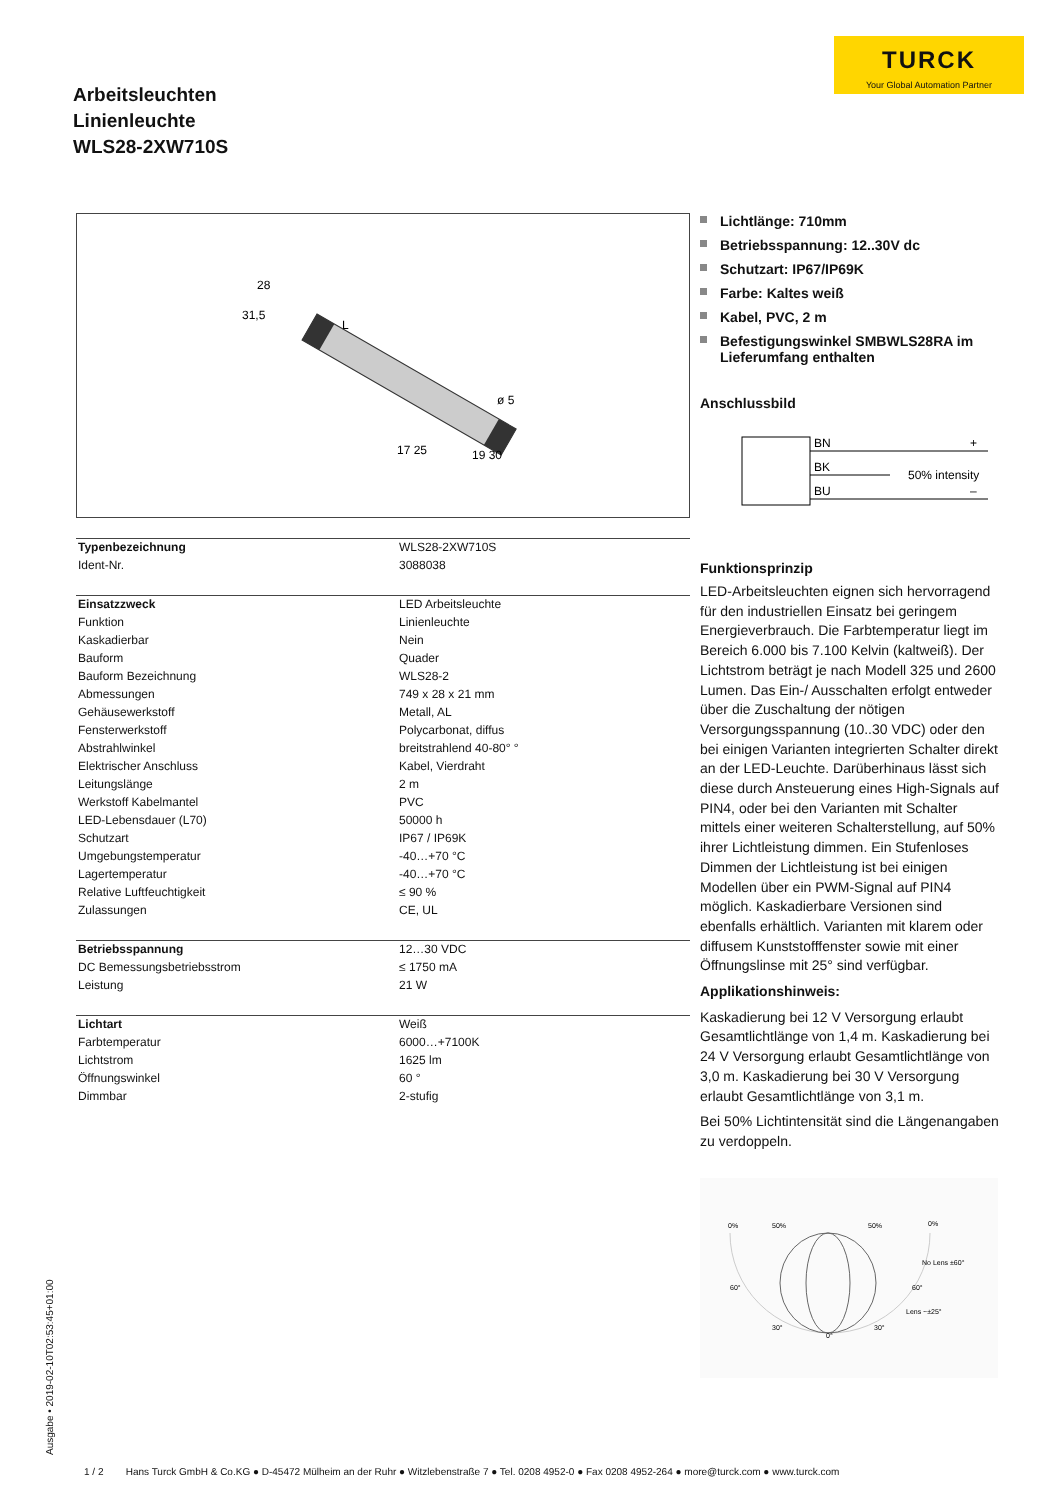TURCK
Your Global Automation Partner
Arbeitsleuchten
Linienleuchte
WLS28-2XW710S
28
31,5
L
ø 5
17 25
19 30
| Typenbezeichnung | WLS28-2XW710S |
| Ident-Nr. | 3088038 |
| Einsatzzweck | LED Arbeitsleuchte |
| Funktion | Linienleuchte |
| Kaskadierbar | Nein |
| Bauform | Quader |
| Bauform Bezeichnung | WLS28-2 |
| Abmessungen | 749 x 28 x 21 mm |
| Gehäusewerkstoff | Metall, AL |
| Fensterwerkstoff | Polycarbonat, diffus |
| Abstrahlwinkel | breitstrahlend 40-80° ° |
| Elektrischer Anschluss | Kabel, Vierdraht |
| Leitungslänge | 2 m |
| Werkstoff Kabelmantel | PVC |
| LED-Lebensdauer (L70) | 50000 h |
| Schutzart | IP67 / IP69K |
| Umgebungstemperatur | -40…+70 °C |
| Lagertemperatur | -40…+70 °C |
| Relative Luftfeuchtigkeit | ≤ 90 % |
| Zulassungen | CE, UL |
| Betriebsspannung | 12…30 VDC |
| DC Bemessungsbetriebsstrom | ≤ 1750 mA |
| Leistung | 21 W |
| Lichtart | Weiß |
| Farbtemperatur | 6000…+7100K |
| Lichtstrom | 1625 lm |
| Öffnungswinkel | 60 ° |
| Dimmbar | 2-stufig |
Lichtlänge: 710mm
Betriebsspannung: 12..30V dc
Schutzart: IP67/IP69K
Farbe: Kaltes weiß
Kabel, PVC, 2 m
Befestigungswinkel SMBWLS28RA im Lieferumfang enthalten
Anschlussbild
BN
BK
BU
+
–
50% intensity
Funktionsprinzip
LED-Arbeitsleuchten eignen sich hervorragend für den industriellen Einsatz bei geringem Energieverbrauch. Die Farbtemperatur liegt im Bereich 6.000 bis 7.100 Kelvin (kaltweiß). Der Lichtstrom beträgt je nach Modell 325 und 2600 Lumen. Das Ein-/ Ausschalten erfolgt entweder über die Zuschaltung der nötigen Versorgungsspannung (10..30 VDC) oder den bei einigen Varianten integrierten Schalter direkt an der LED-Leuchte. Darüberhinaus lässt sich diese durch Ansteuerung eines High-Signals auf PIN4, oder bei den Varianten mit Schalter mittels einer weiteren Schalterstellung, auf 50% ihrer Lichtleistung dimmen. Ein Stufenloses Dimmen der Lichtleistung ist bei einigen Modellen über ein PWM-Signal auf PIN4 möglich. Kaskadierbare Versionen sind ebenfalls erhältlich. Varianten mit klarem oder diffusem Kunststofffenster sowie mit einer Öffnungslinse mit 25° sind verfügbar.
Applikationshinweis:
Kaskadierung bei 12 V Versorgung erlaubt Gesamtlichtlänge von 1,4 m. Kaskadierung bei 24 V Versorgung erlaubt Gesamtlichtlänge von 3,0 m. Kaskadierung bei 30 V Versorgung erlaubt Gesamtlichtlänge von 3,1 m.
Bei 50% Lichtintensität sind die Längenangaben zu verdoppeln.
0%
50%
50%
0%
No Lens ±60°
60°
60°
Lens ~±25°
30°
30°
0°
Ausgabe • 2019-02-10T02:53:45+01:00
1 / 2 Hans Turck GmbH & Co.KG ● D-45472 Mülheim an der Ruhr ● Witzlebenstraße 7 ● Tel. 0208 4952-0 ● Fax 0208 4952-264 ● more@turck.com ● www.turck.com